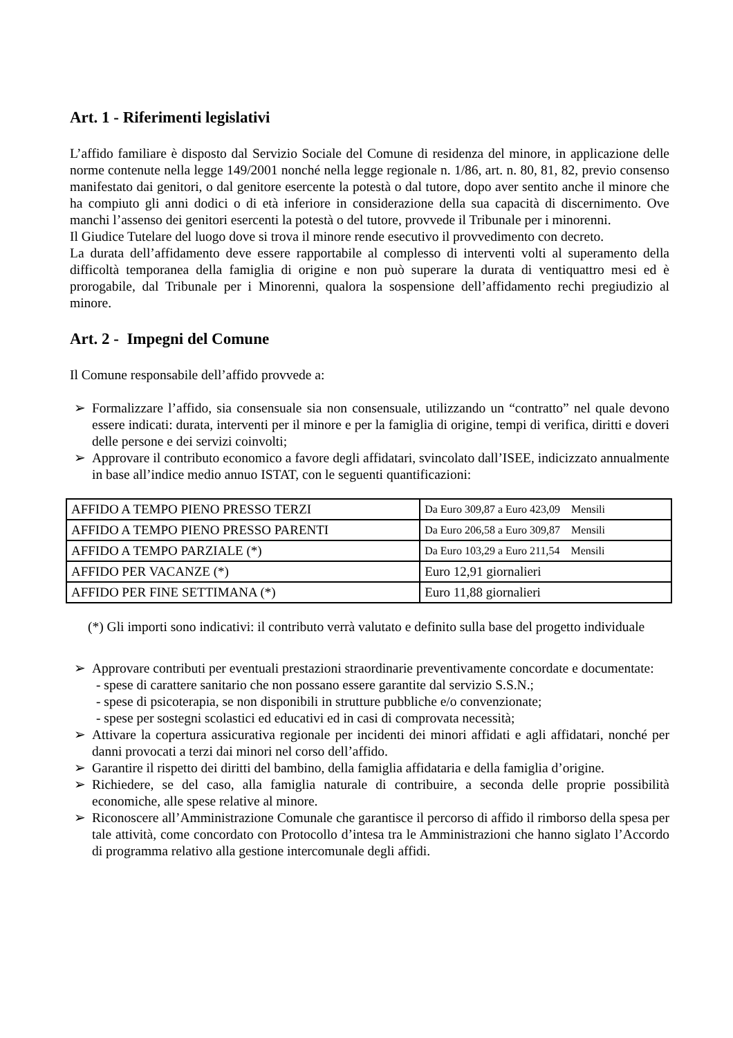Art. 1 - Riferimenti legislativi
L’affido familiare è disposto dal Servizio Sociale del Comune di residenza del minore, in applicazione delle norme contenute nella legge 149/2001 nonché nella legge regionale n. 1/86, art. n. 80, 81, 82, previo consenso manifestato dai genitori, o dal genitore esercente la potestà o dal tutore, dopo aver sentito anche il minore che ha compiuto gli anni dodici o di età inferiore in considerazione della sua capacità di discernimento. Ove manchi l’assenso dei genitori esercenti la potestà o del tutore, provvede il Tribunale per i minorenni.
Il Giudice Tutelare del luogo dove si trova il minore rende esecutivo il provvedimento con decreto.
La durata dell’affidamento deve essere rapportabile al complesso di interventi volti al superamento della difficoltà temporanea della famiglia di origine e non può superare la durata di ventiquattro mesi ed è prorogabile, dal Tribunale per i Minorenni, qualora la sospensione dell’affidamento rechi pregiudizio al minore.
Art. 2 - Impegni del Comune
Il Comune responsabile dell’affido provvede a:
➢ Formalizzare l’affido, sia consensuale sia non consensuale, utilizzando un “contratto” nel quale devono essere indicati: durata, interventi per il minore e per la famiglia di origine, tempi di verifica, diritti e doveri delle persone e dei servizi coinvolti;
➢ Approvare il contributo economico a favore degli affidatari, svincolato dall’ISEE, indicizzato annualmente in base all’indice medio annuo ISTAT, con le seguenti quantificazioni:
| AFFIDO A TEMPO PIENO PRESSO TERZI | Da Euro 309,87 a Euro 423,09 Mensili |
| AFFIDO A TEMPO PIENO PRESSO PARENTI | Da Euro 206,58 a Euro 309,87 Mensili |
| AFFIDO A TEMPO PARZIALE (*) | Da Euro 103,29 a Euro 211,54 Mensili |
| AFFIDO PER VACANZE (*) | Euro 12,91 giornalieri |
| AFFIDO PER FINE SETTIMANA (*) | Euro 11,88 giornalieri |
(*) Gli importi sono indicativi: il contributo verrà valutato e definito sulla base del progetto individuale
➢ Approvare contributi per eventuali prestazioni straordinarie preventivamente concordate e documentate:
- spese di carattere sanitario che non possano essere garantite dal servizio S.S.N.;
- spese di psicoterapia, se non disponibili in strutture pubbliche e/o convenzionate;
- spese per sostegni scolastici ed educativi ed in casi di comprovata necessità;
➢ Attivare la copertura assicurativa regionale per incidenti dei minori affidati e agli affidatari, nonché per danni provocati a terzi dai minori nel corso dell’affido.
➢ Garantire il rispetto dei diritti del bambino, della famiglia affidataria e della famiglia d’origine.
➢ Richiedere, se del caso, alla famiglia naturale di contribuire, a seconda delle proprie possibilità economiche, alle spese relative al minore.
➢ Riconoscere all’Amministrazione Comunale che garantisce il percorso di affido il rimborso della spesa per tale attività, come concordato con Protocollo d’intesa tra le Amministrazioni che hanno siglato l’Accordo di programma relativo alla gestione intercomunale degli affidi.